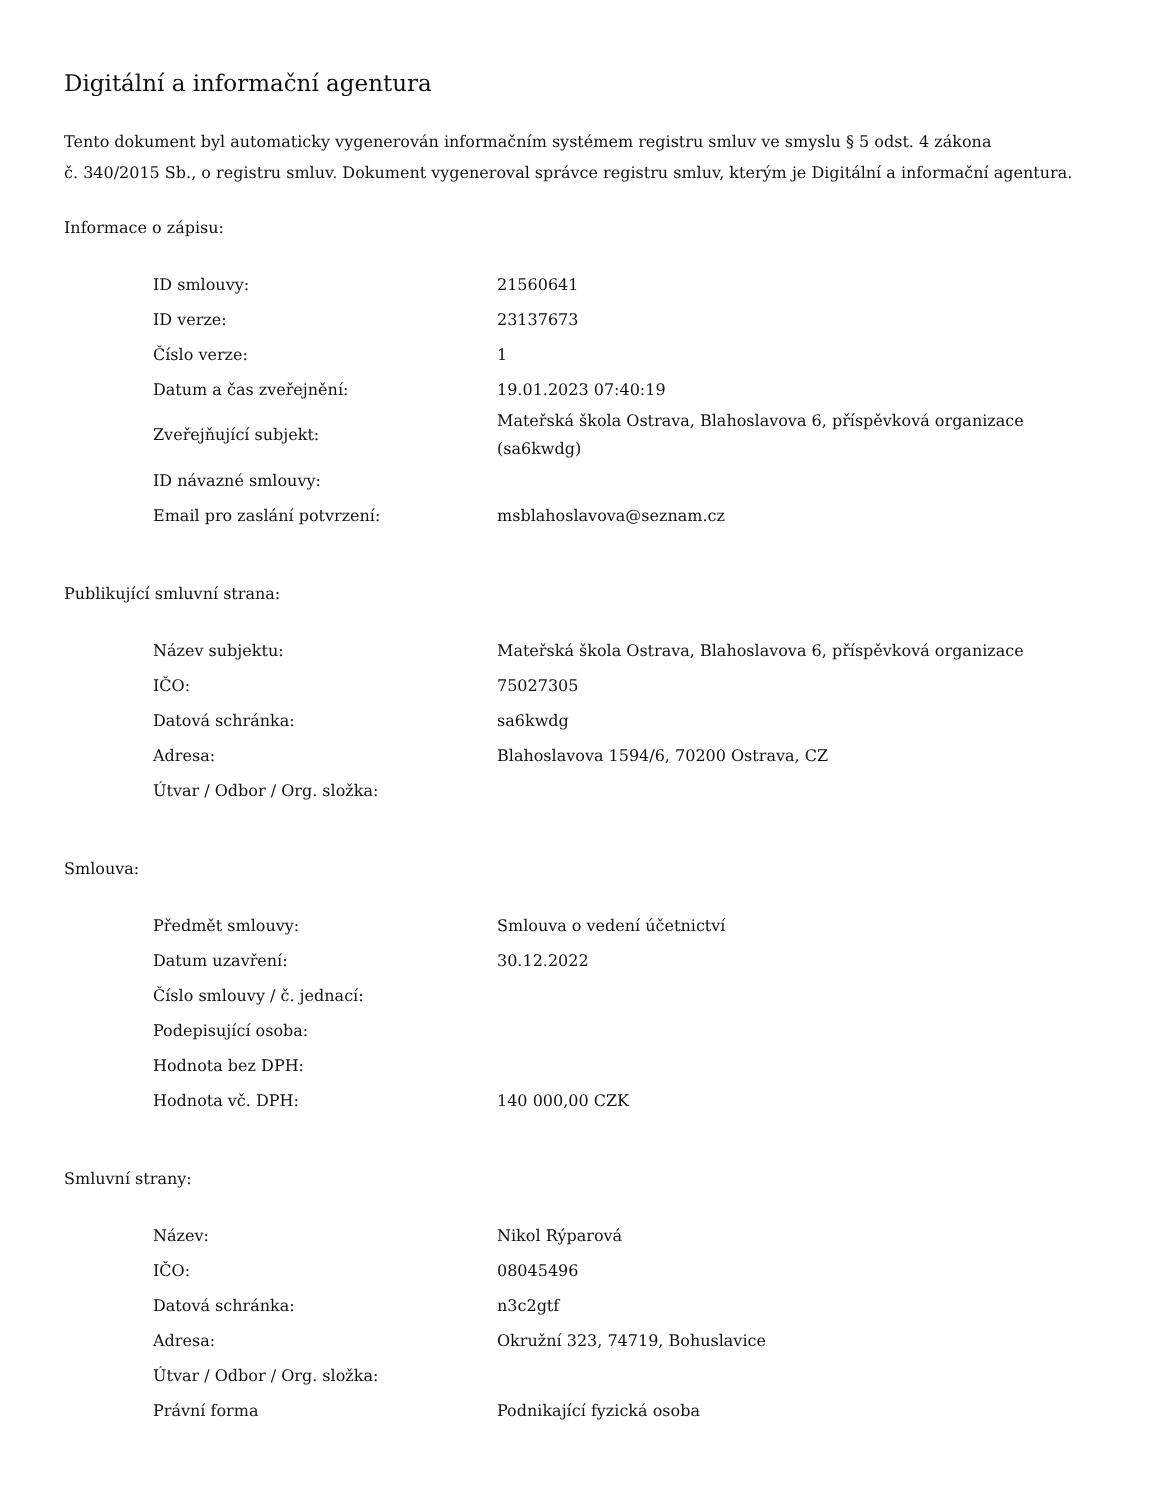Digitální a informační agentura
Tento dokument byl automaticky vygenerován informačním systémem registru smluv ve smyslu § 5 odst. 4 zákona
č. 340/2015 Sb., o registru smluv. Dokument vygeneroval správce registru smluv, kterým je Digitální a informační agentura.
Informace o zápisu:
| ID smlouvy: | 21560641 |
| ID verze: | 23137673 |
| Číslo verze: | 1 |
| Datum a čas zveřejnění: | 19.01.2023 07:40:19 |
| Zveřejňující subjekt: | Mateřská škola Ostrava, Blahoslavova 6, příspěvková organizace (sa6kwdg) |
| ID návazné smlouvy: | |
| Email pro zaslání potvrzení: | msblahoslavova@seznam.cz |
Publikující smluvní strana:
| Název subjektu: | Mateřská škola Ostrava, Blahoslavova 6, příspěvková organizace |
| IČO: | 75027305 |
| Datová schránka: | sa6kwdg |
| Adresa: | Blahoslavova 1594/6, 70200 Ostrava, CZ |
| Útvar / Odbor / Org. složka: | |
Smlouva:
| Předmět smlouvy: | Smlouva o vedení účetnictví |
| Datum uzavření: | 30.12.2022 |
| Číslo smlouvy / č. jednací: | |
| Podepisující osoba: | |
| Hodnota bez DPH: | |
| Hodnota vč. DPH: | 140 000,00 CZK |
Smluvní strany:
| Název: | Nikol Rýparová |
| IČO: | 08045496 |
| Datová schránka: | n3c2gtf |
| Adresa: | Okružní 323, 74719, Bohuslavice |
| Útvar / Odbor / Org. složka: | |
| Právní forma | Podnikající fyzická osoba |